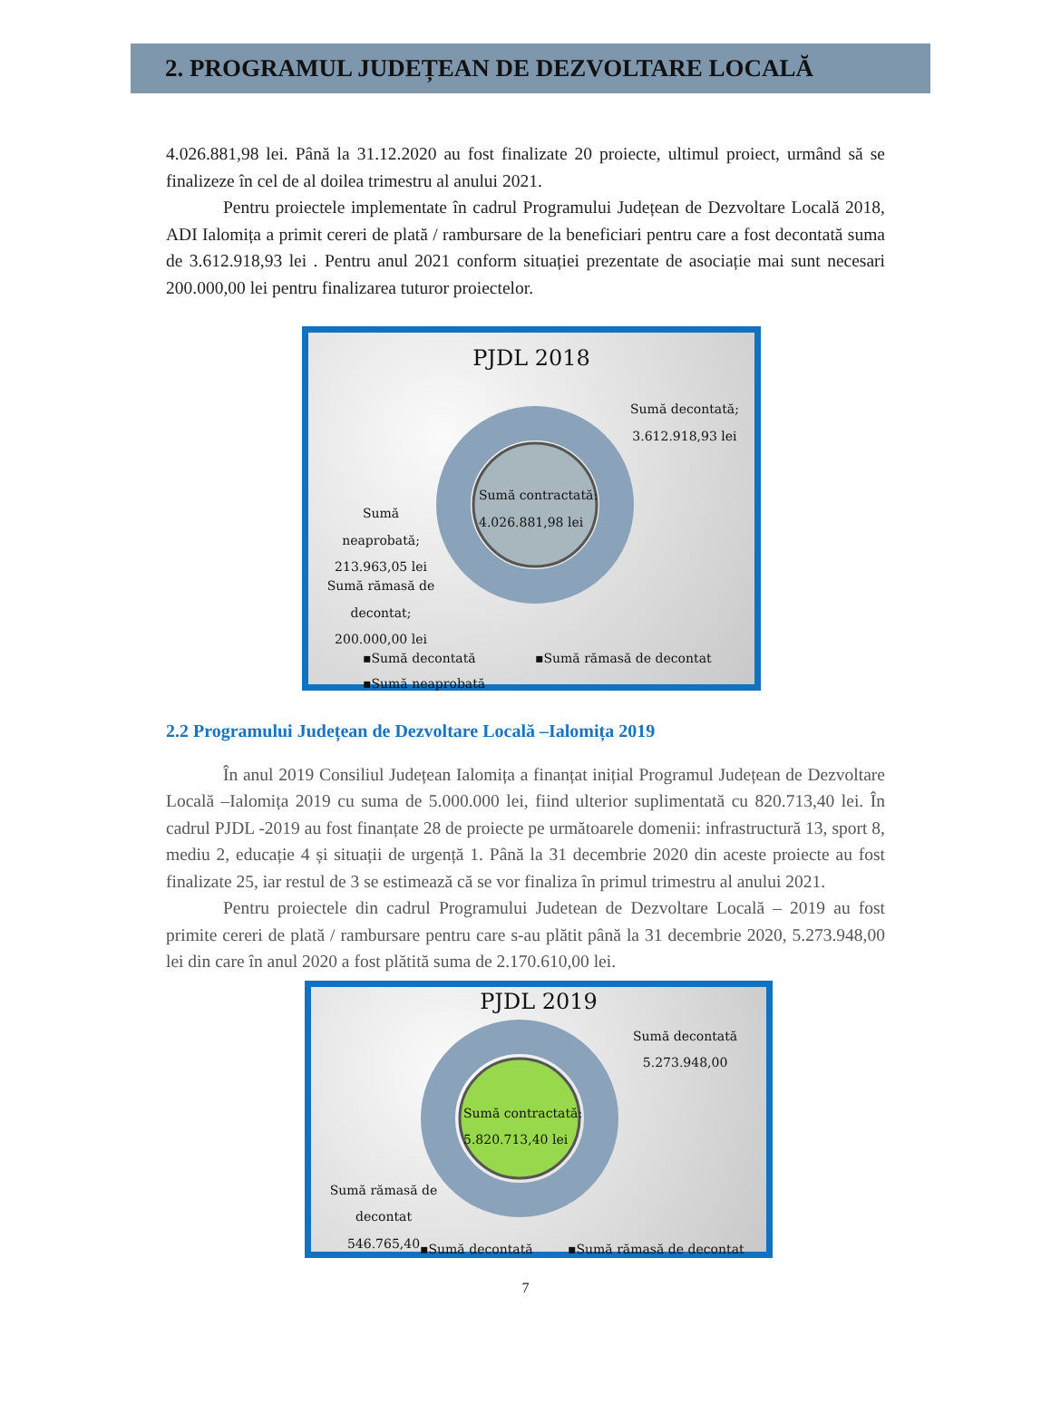2. PROGRAMUL JUDEȚEAN DE DEZVOLTARE LOCALĂ
4.026.881,98 lei. Până la 31.12.2020 au fost finalizate 20 proiecte, ultimul proiect, urmând să se finalizeze în cel de al doilea trimestru al anului 2021.
Pentru proiectele implementate în cadrul Programului Județean de Dezvoltare Locală 2018, ADI Ialomița a primit cereri de plată / rambursare de la beneficiari pentru care a fost decontată suma de 3.612.918,93 lei . Pentru anul 2021 conform situației prezentate de asociație mai sunt necesari 200.000,00 lei pentru finalizarea tuturor proiectelor.
PJDL 2018
Sumă decontată;
3.612.918,93 lei
Sumă contractată:
4.026.881,98 lei
Sumă
neaprobată;
213.963,05 lei
Sumă rămasă de
decontat;
200.000,00 lei
▪Sumă decontată ▪Sumă rămasă de decontat
▪Sumă neaprobată
2.2 Programului Județean de Dezvoltare Locală –Ialomița 2019
În anul 2019 Consiliul Județean Ialomița a finanțat inițial Programul Județean de Dezvoltare Locală –Ialomița 2019 cu suma de 5.000.000 lei, fiind ulterior suplimentată cu 820.713,40 lei. În cadrul PJDL -2019 au fost finanțate 28 de proiecte pe următoarele domenii: infrastructură 13, sport 8, mediu 2, educație 4 și situații de urgență 1. Până la 31 decembrie 2020 din aceste proiecte au fost finalizate 25, iar restul de 3 se estimează că se vor finaliza în primul trimestru al anului 2021.
Pentru proiectele din cadrul Programului Judetean de Dezvoltare Locală – 2019 au fost primite cereri de plată / rambursare pentru care s-au plătit până la 31 decembrie 2020, 5.273.948,00 lei din care în anul 2020 a fost plătită suma de 2.170.610,00 lei.
PJDL 2019
Sumă decontată
5.273.948,00
Sumă contractată:
5.820.713,40 lei
Sumă rămasă de
decontat
546.765,40
▪Sumă decontată ▪Sumă rămasă de decontat
7